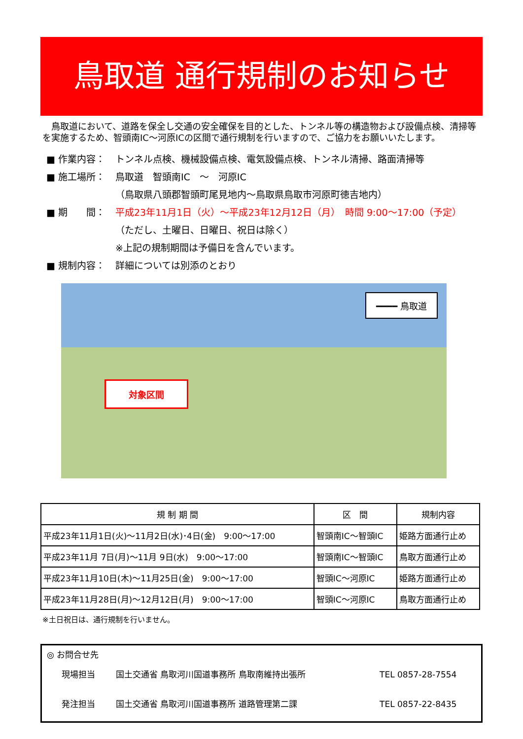鳥取道 通行規制のお知らせ
　鳥取道において、道路を保全し交通の安全確保を目的とした、トンネル等の構造物および設備点検、清掃等を実施するため、智頭南IC～河原ICの区間で通行規制を行いますので、ご協力をお願いいたします。
■ 作業内容： トンネル点検、機械設備点検、電気設備点検、トンネル清掃、路面清掃等
■ 施工場所： 鳥取道　智頭南IC　～　河原IC
（鳥取県八頭郡智頭町尾見地内～鳥取県鳥取市河原町徳吉地内）
■ 期　　間： 平成23年11月1日（火）～平成23年12月12日（月）　時間 9:00～17:00（予定）
（ただし、土曜日、日曜日、祝日は除く）
※上記の規制期間は予備日を含んでいます。
■ 規制内容： 詳細については別添のとおり
━━━━ 鳥取道
対象区間
| 規 制 期 間 | 区 間 | 規制内容 |
| --- | --- | --- |
| 平成23年11月1日(火)～11月2日(水)･4日(金) 9:00～17:00 | 智頭南IC～智頭IC | 姫路方面通行止め |
| 平成23年11月 7日(月)～11月 9日(水) 9:00～17:00 | 智頭南IC～智頭IC | 鳥取方面通行止め |
| 平成23年11月10日(木)～11月25日(金) 9:00～17:00 | 智頭IC～河原IC | 姫路方面通行止め |
| 平成23年11月28日(月)～12月12日(月) 9:00～17:00 | 智頭IC～河原IC | 鳥取方面通行止め |
※土日祝日は、通行規制を行いません。
◎ お問合せ先
現場担当 国土交通省 鳥取河川国道事務所 鳥取南維持出張所 TEL 0857-28-7554
発注担当 国土交通省 鳥取河川国道事務所 道路管理第二課 TEL 0857-22-8435